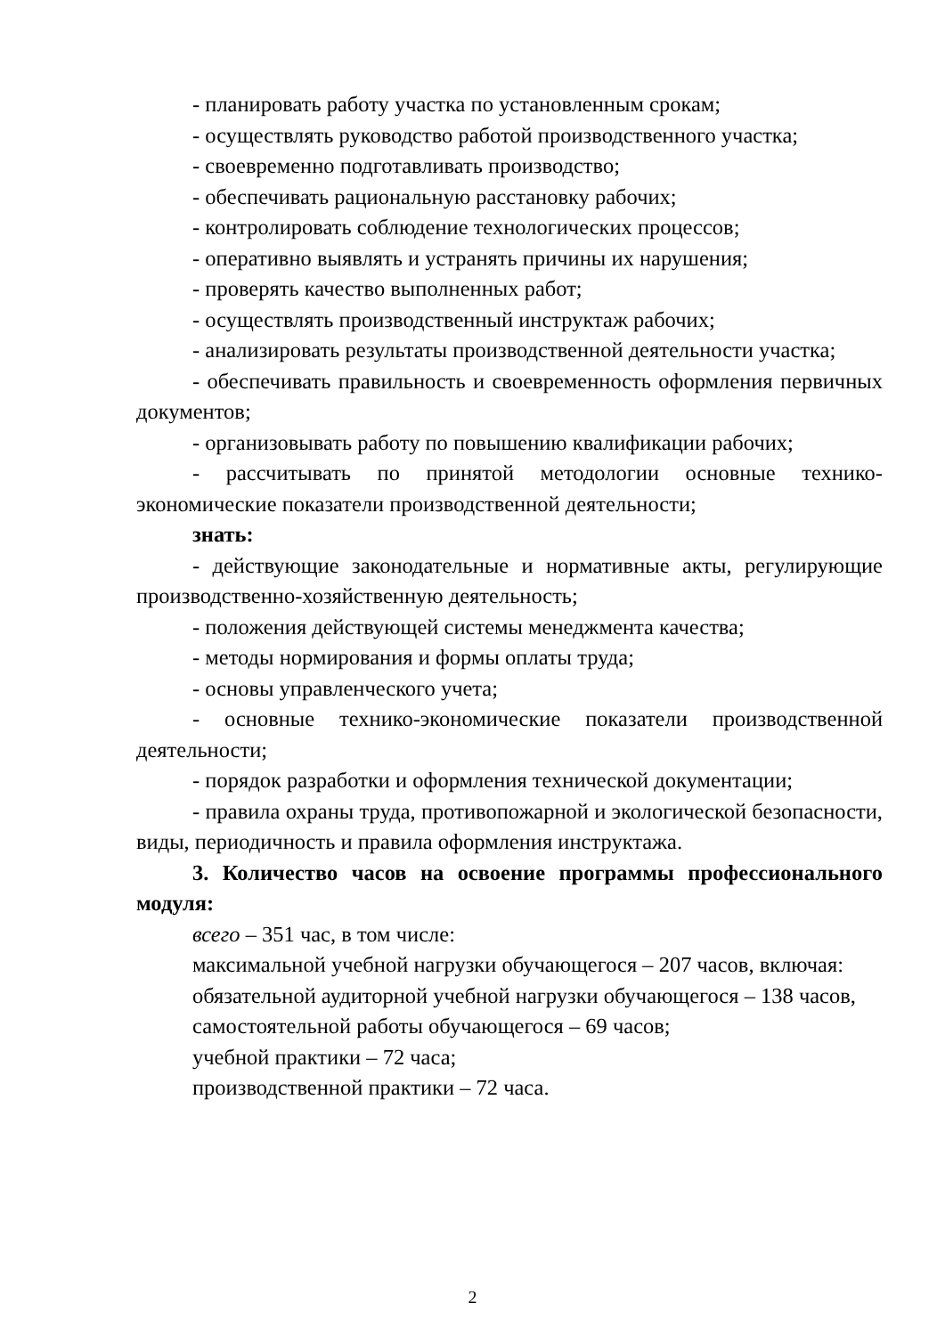- планировать работу участка по установленным срокам;
- осуществлять руководство работой производственного участка;
- своевременно подготавливать производство;
- обеспечивать рациональную расстановку рабочих;
- контролировать соблюдение технологических процессов;
- оперативно выявлять и устранять причины их нарушения;
- проверять качество выполненных работ;
- осуществлять производственный инструктаж рабочих;
- анализировать результаты производственной деятельности участка;
- обеспечивать правильность и своевременность оформления первичных документов;
- организовывать работу по повышению квалификации рабочих;
- рассчитывать по принятой методологии основные технико-экономические показатели производственной деятельности;
знать:
- действующие законодательные и нормативные акты, регулирующие производственно-хозяйственную деятельность;
- положения действующей системы менеджмента качества;
- методы нормирования и формы оплаты труда;
- основы управленческого учета;
- основные технико-экономические показатели производственной деятельности;
- порядок разработки и оформления технической документации;
- правила охраны труда, противопожарной и экологической безопасности, виды, периодичность и правила оформления инструктажа.
3. Количество часов на освоение программы профессионального модуля:
всего – 351 час, в том числе:
максимальной учебной нагрузки обучающегося – 207 часов, включая:
обязательной аудиторной учебной нагрузки обучающегося – 138 часов,
самостоятельной работы обучающегося – 69 часов;
учебной практики – 72 часа;
производственной практики – 72 часа.
2